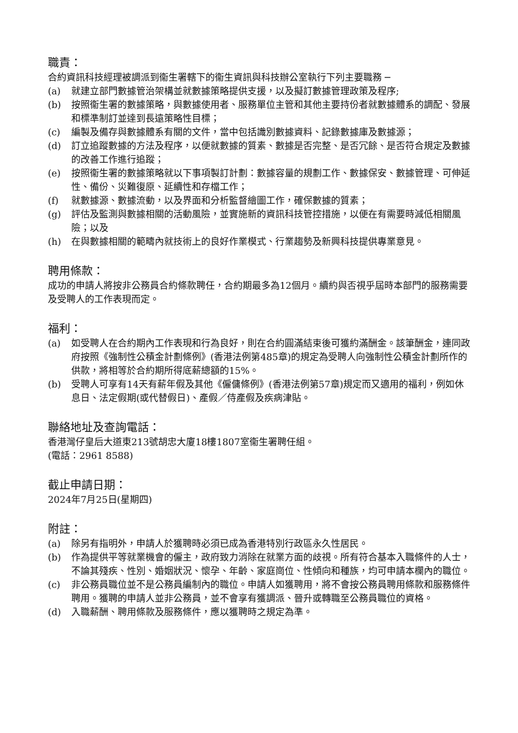職責：
合約資訊科技經理被調派到衞生署轄下的衞生資訊與科技辦公室執行下列主要職務 ─
(a) 就建立部門數據管治架構並就數據策略提供支援，以及擬訂數據管理政策及程序;
(b) 按照衞生署的數據策略，與數據使用者、服務單位主管和其他主要持份者就數據體系的調配、發展和標準制訂並達到長遠策略性目標；
(c) 編製及備存與數據體系有關的文件，當中包括識別數據資料、記錄數據庫及數據源；
(d) 訂立追蹤數據的方法及程序，以便就數據的質素、數據是否完整、是否冗餘、是否符合規定及數據的改善工作進行追蹤；
(e) 按照衞生署的數據策略就以下事項製訂計劃：數據容量的規劃工作、數據保安、數據管理、可伸延性、備份、災難復原、延續性和存檔工作；
(f) 就數據源、數據流動，以及界面和分析監督繪圖工作，確保數據的質素；
(g) 評估及監測與數據相關的活動風險，並實施新的資訊科技管控措施，以便在有需要時減低相關風險；以及
(h) 在與數據相關的範疇內就技術上的良好作業模式、行業趨勢及新興科技提供專業意見。
聘用條款：
成功的申請人將按非公務員合約條款聘任，合約期最多為12個月。續約與否視乎屆時本部門的服務需要及受聘人的工作表現而定。
福利：
(a) 如受聘人在合約期內工作表現和行為良好，則在合約圓滿結束後可獲約滿酬金。該筆酬金，連同政府按照《強制性公積金計劃條例》(香港法例第485章)的規定為受聘人向強制性公積金計劃所作的供款，將相等於合約期所得底薪總額的15%。
(b) 受聘人可享有14天有薪年假及其他《僱傭條例》(香港法例第57章)規定而又適用的福利，例如休息日、法定假期(或代替假日)、產假／侍產假及疾病津貼。
聯絡地址及查詢電話：
香港灣仔皇后大道東213號胡忠大廈18樓1807室衞生署聘任組。
(電話：2961 8588)
截止申請日期：
2024年7月25日(星期四)
附註：
(a) 除另有指明外，申請人於獲聘時必須已成為香港特別行政區永久性居民。
(b) 作為提供平等就業機會的僱主，政府致力消除在就業方面的歧視。所有符合基本入職條件的人士，不論其殘疾、性別、婚姻狀況、懷孕、年齡、家庭崗位、性傾向和種族，均可申請本欄內的職位。
(c) 非公務員職位並不是公務員編制內的職位。申請人如獲聘用，將不會按公務員聘用條款和服務條件聘用。獲聘的申請人並非公務員，並不會享有獲調派、晉升或轉職至公務員職位的資格。
(d) 入職薪酬、聘用條款及服務條件，應以獲聘時之規定為準。